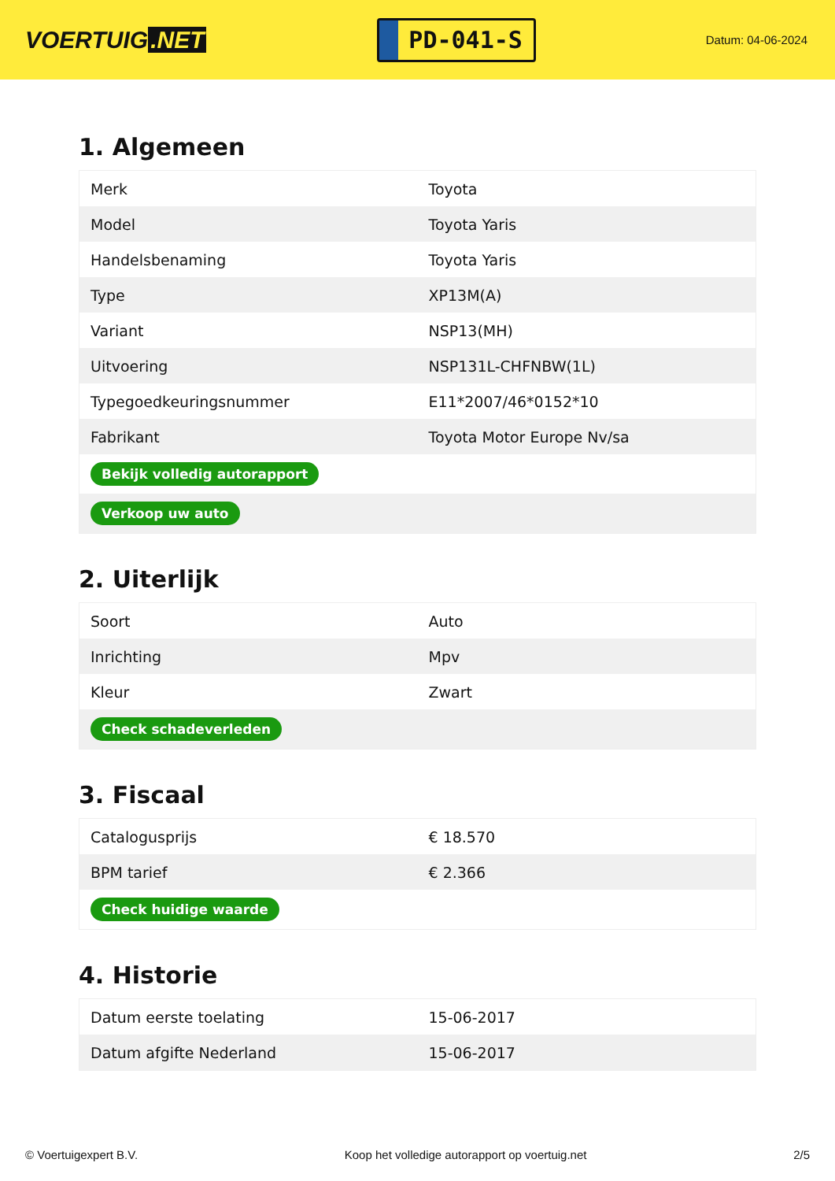VOERTUIG.NET
PD-041-S
Datum: 04-06-2024
1. Algemeen
| Merk | Toyota |
| Model | Toyota Yaris |
| Handelsbenaming | Toyota Yaris |
| Type | XP13M(A) |
| Variant | NSP13(MH) |
| Uitvoering | NSP131L-CHFNBW(1L) |
| Typegoedkeuringsnummer | E11*2007/46*0152*10 |
| Fabrikant | Toyota Motor Europe Nv/sa |
| Bekijk volledig autorapport | |
| Verkoop uw auto | |
2. Uiterlijk
| Soort | Auto |
| Inrichting | Mpv |
| Kleur | Zwart |
| Check schadeverleden | |
3. Fiscaal
| Catalogusprijs | € 18.570 |
| BPM tarief | € 2.366 |
| Check huidige waarde | |
4. Historie
| Datum eerste toelating | 15-06-2017 |
| Datum afgifte Nederland | 15-06-2017 |
© Voertuigexpert B.V. Koop het volledige autorapport op voertuig.net 2/5